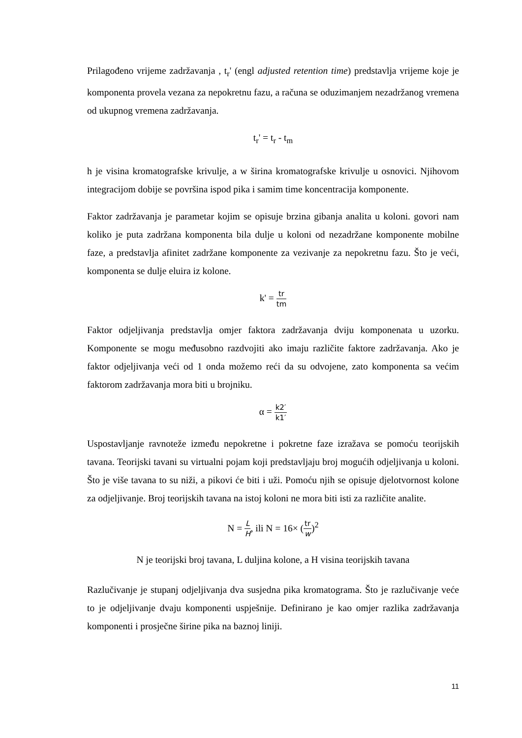Prilagođeno vrijeme zadržavanja , t<sub>r</sub>' (engl adjusted retention time) predstavlja vrijeme koje je komponenta provela vezana za nepokretnu fazu, a računa se oduzimanjem nezadržanog vremena od ukupnog vremena zadržavanja.
t<sub>r</sub>' = t<sub>r</sub> - t<sub>m</sub>
h je visina kromatografske krivulje, a w širina kromatografske krivulje u osnovici. Njihovom integracijom dobije se površina ispod pika i samim time koncentracija komponente.
Faktor zadržavanja je parametar kojim se opisuje brzina gibanja analita u koloni. govori nam koliko je puta zadržana komponenta bila dulje u koloni od nezadržane komponente mobilne faze, a predstavlja afinitet zadržane komponente za vezivanje za nepokretnu fazu. Što je veći, komponenta se dulje eluira iz kolone.
k' = tr tm
Faktor odjeljivanja predstavlja omjer faktora zadržavanja dviju komponenata u uzorku. Komponente se mogu međusobno razdvojiti ako imaju različite faktore zadržavanja. Ako je faktor odjeljivanja veći od 1 onda možemo reći da su odvojene, zato komponenta sa većim faktorom zadržavanja mora biti u brojniku.
α = k2′ k1′
Uspostavljanje ravnoteže između nepokretne i pokretne faze izražava se pomoću teorijskih tavana. Teorijski tavani su virtualni pojam koji predstavljaju broj mogućih odjeljivanja u koloni. Što je više tavana to su niži, a pikovi će biti i uži. Pomoću njih se opisuje djelotvornost kolone za odjeljivanje. Broj teorijskih tavana na istoj koloni ne mora biti isti za različite analite.
N = L H, ili N = 16× (tr w)<sup>2</sup>
N je teorijski broj tavana, L duljina kolone, a H visina teorijskih tavana
Razlučivanje je stupanj odjeljivanja dva susjedna pika kromatograma. Što je razlučivanje veće to je odjeljivanje dvaju komponenti uspješnije. Definirano je kao omjer razlika zadržavanja komponenti i prosječne širine pika na baznoj liniji.
11